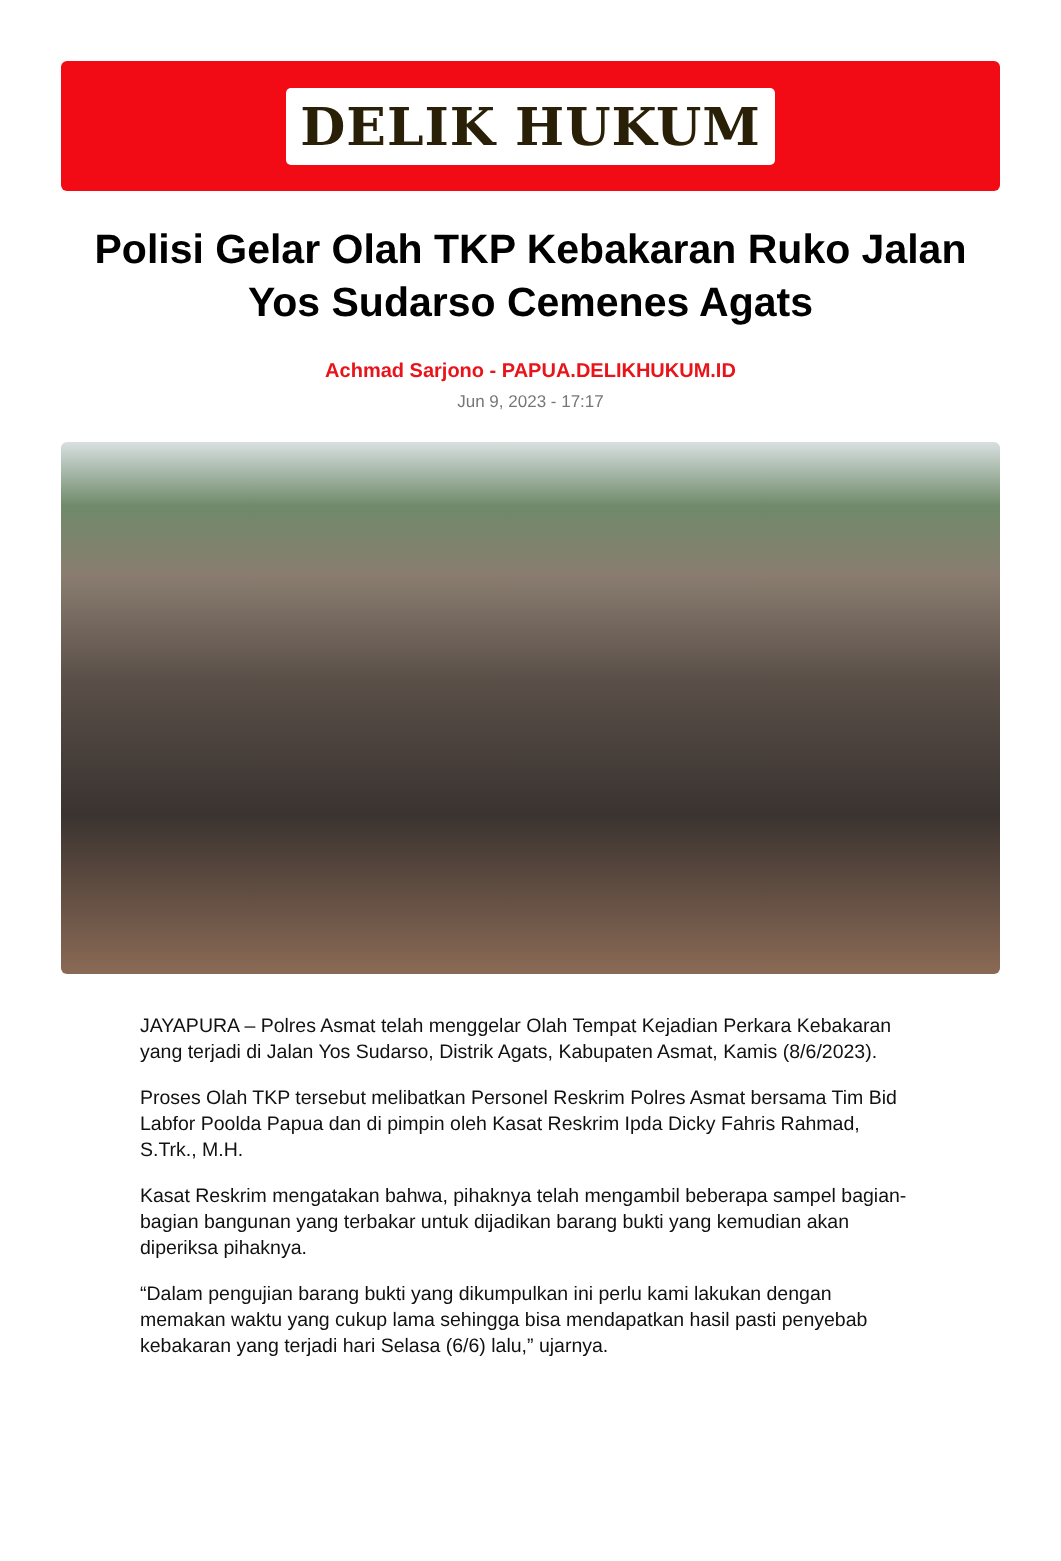DELIK HUKUM
Polisi Gelar Olah TKP Kebakaran Ruko Jalan Yos Sudarso Cemenes Agats
Achmad Sarjono - PAPUA.DELIKHUKUM.ID
Jun 9, 2023 - 17:17
JAYAPURA – Polres Asmat telah menggelar Olah Tempat Kejadian Perkara Kebakaran yang terjadi di Jalan Yos Sudarso, Distrik Agats, Kabupaten Asmat, Kamis (8/6/2023).
Proses Olah TKP tersebut melibatkan Personel Reskrim Polres Asmat bersama Tim Bid Labfor Poolda Papua dan di pimpin oleh Kasat Reskrim Ipda Dicky Fahris Rahmad, S.Trk., M.H.
Kasat Reskrim mengatakan bahwa, pihaknya telah mengambil beberapa sampel bagian-bagian bangunan yang terbakar untuk dijadikan barang bukti yang kemudian akan diperiksa pihaknya.
“Dalam pengujian barang bukti yang dikumpulkan ini perlu kami lakukan dengan memakan waktu yang cukup lama sehingga bisa mendapatkan hasil pasti penyebab kebakaran yang terjadi hari Selasa (6/6) lalu,” ujarnya.